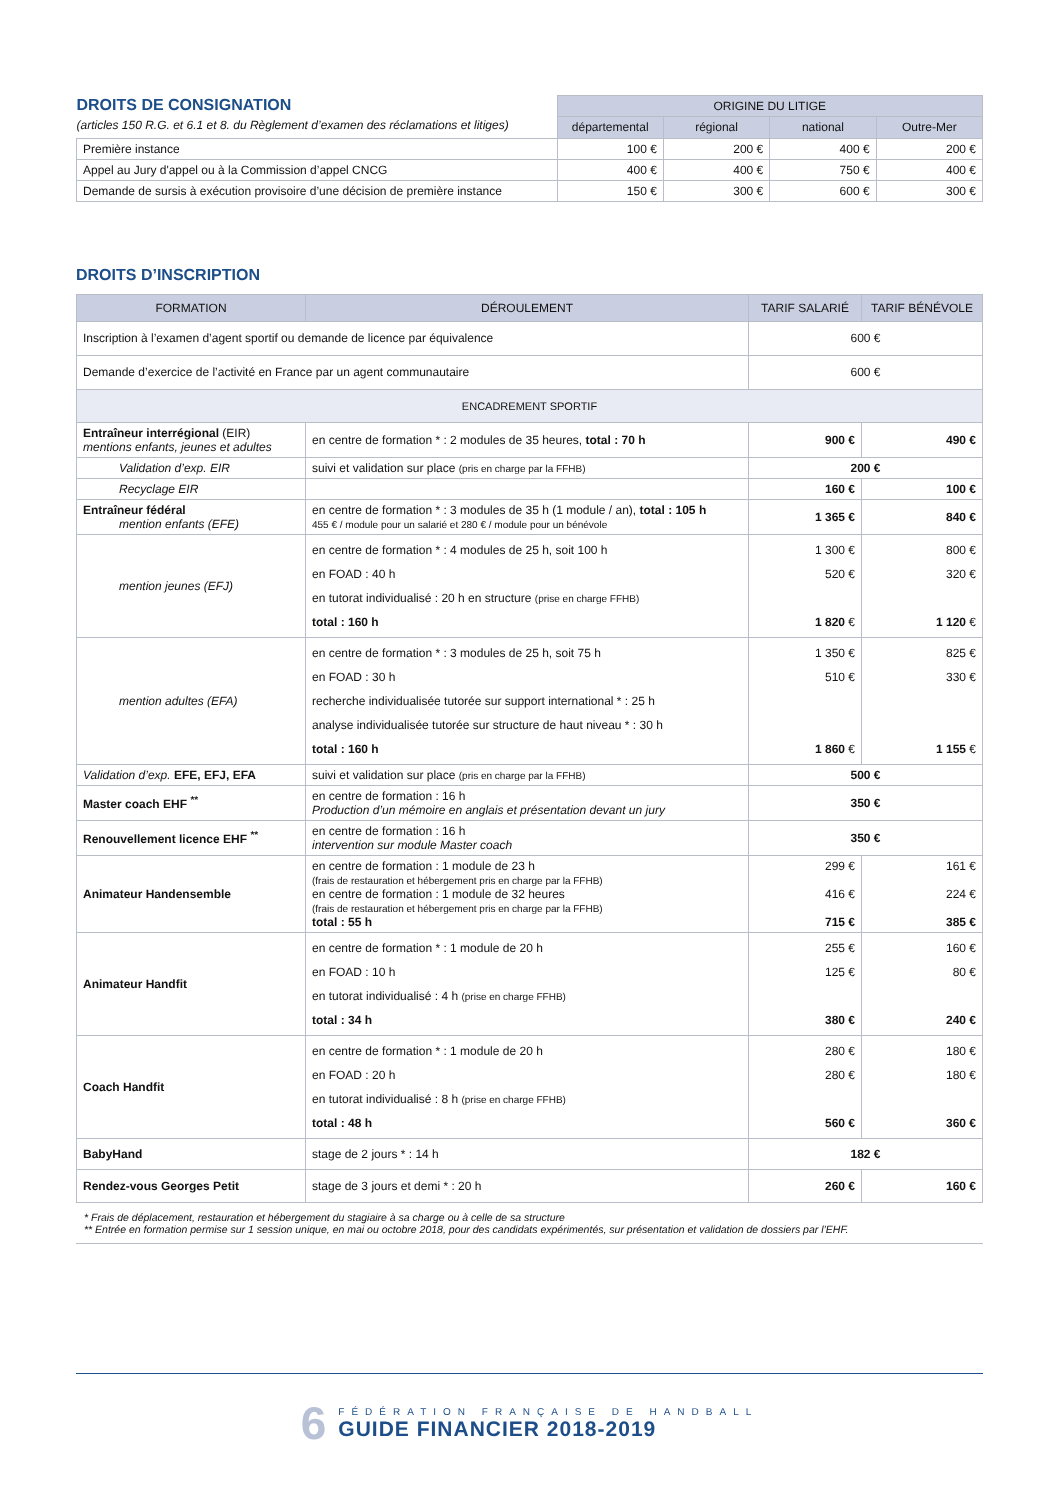| DROITS DE CONSIGNATION (articles 150 R.G. et 6.1 et 8. du Règlement d’examen des réclamations et litiges) | ORIGINE DU LITIGE | | | |
| | départemental | régional | national | Outre-Mer |
| Première instance | 100 € | 200 € | 400 € | 200 € |
| Appel au Jury d'appel ou à la Commission d’appel CNCG | 400 € | 400 € | 750 € | 400 € |
| Demande de sursis à exécution provisoire d’une décision de première instance | 150 € | 300 € | 600 € | 300 € |
DROITS D’INSCRIPTION
| FORMATION | DÉROULEMENT | TARIF SALARIÉ | TARIF BÉNÉVOLE |
| --- | --- | --- | --- |
| Inscription à l’examen d’agent sportif ou demande de licence par équivalence | | 600 € | |
| Demande d’exercice de l’activité en France par un agent communautaire | | 600 € | |
| ENCADREMENT SPORTIF | | | |
| Entraîneur interrégional (EIR) mentions enfants, jeunes et adultes | en centre de formation * : 2 modules de 35 heures, total : 70 h | 900 € | 490 € |
| Validation d’exp. EIR | suivi et validation sur place (pris en charge par la FFHB) | 200 € | |
| Recyclage EIR | | 160 € | 100 € |
| Entraîneur fédéral mention enfants (EFE) | en centre de formation * : 3 modules de 35 h (1 module / an), total : 105 h 455 € / module pour un salarié et 280 € / module pour un bénévole | 1 365 € | 840 € |
| mention jeunes (EFJ) | en centre de formation * : 4 modules de 25 h, soit 100 h en FOAD : 40 h en tutorat individualisé : 20 h en structure (prise en charge FFHB) total : 160 h | 1 300 € 520 € 1 820 € | 800 € 320 € 1 120 € |
| mention adultes (EFA) | en centre de formation * : 3 modules de 25 h, soit 75 h en FOAD : 30 h recherche individualisée tutorée sur support international * : 25 h analyse individualisée tutorée sur structure de haut niveau * : 30 h total : 160 h | 1 350 € 510 € 1 860 € | 825 € 330 € 1 155 € |
| Validation d’exp. EFE, EFJ, EFA | suivi et validation sur place (pris en charge par la FFHB) | 500 € | |
| Master coach EHF <sup>**</sup> | en centre de formation : 16 h Production d’un mémoire en anglais et présentation devant un jury | 350 € | |
| Renouvellement licence EHF <sup>**</sup> | en centre de formation : 16 h intervention sur module Master coach | 350 € | |
| Animateur Handensemble | en centre de formation : 1 module de 23 h (frais de restauration et hébergement pris en charge par la FFHB) en centre de formation : 1 module de 32 heures (frais de restauration et hébergement pris en charge par la FFHB) total : 55 h | 299 € 416 € 715 € | 161 € 224 € 385 € |
| Animateur Handfit | en centre de formation * : 1 module de 20 h en FOAD : 10 h en tutorat individualisé : 4 h (prise en charge FFHB) total : 34 h | 255 € 125 € 380 € | 160 € 80 € 240 € |
| Coach Handfit | en centre de formation * : 1 module de 20 h en FOAD : 20 h en tutorat individualisé : 8 h (prise en charge FFHB) total : 48 h | 280 € 280 € 560 € | 180 € 180 € 360 € |
| BabyHand | stage de 2 jours * : 14 h | 182 € | |
| Rendez-vous Georges Petit | stage de 3 jours et demi * : 20 h | 260 € | 160 € |
* Frais de déplacement, restauration et hébergement du stagiaire à sa charge ou à celle de sa structure
** Entrée en formation permise sur 1 session unique, en mai ou octobre 2018, pour des candidats expérimentés, sur présentation et validation de dossiers par l’EHF.
6
FÉDÉRATION FRANÇAISE DE HANDBALL
GUIDE FINANCIER 2018-2019